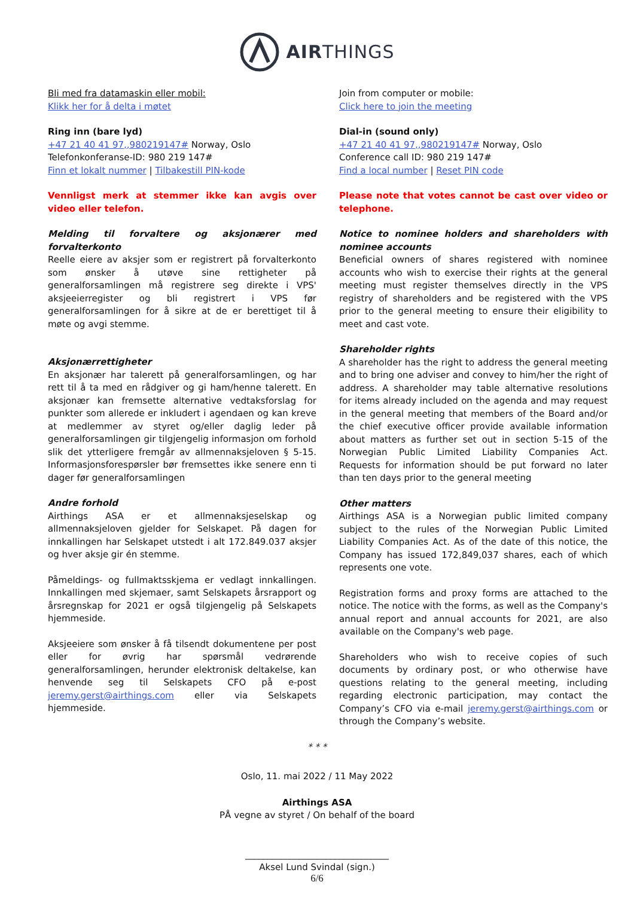AIRTHINGS
Bli med fra datamaskin eller mobil:
Klikk her for å delta i møtet
Ring inn (bare lyd)
+47 21 40 41 97,,980219147# Norway, Oslo
Telefonkonferanse-ID: 980 219 147#
Finn et lokalt nummer | Tilbakestill PIN-kode
Vennligst merk at stemmer ikke kan avgis over video eller telefon.
Melding til forvaltere og aksjonærer med forvalterkonto
Reelle eiere av aksjer som er registrert på forvalterkonto som ønsker å utøve sine rettigheter på generalforsamlingen må registrere seg direkte i VPS' aksjeeierregister og bli registrert i VPS før generalforsamlingen for å sikre at de er berettiget til å møte og avgi stemme.
Aksjonærrettigheter
En aksjonær har talerett på generalforsamlingen, og har rett til å ta med en rådgiver og gi ham/henne talerett. En aksjonær kan fremsette alternative vedtaksforslag for punkter som allerede er inkludert i agendaen og kan kreve at medlemmer av styret og/eller daglig leder på generalforsamlingen gir tilgjengelig informasjon om forhold slik det ytterligere fremgår av allmennaksjeloven § 5-15. Informasjonsforespørsler bør fremsettes ikke senere enn ti dager før generalforsamlingen
Andre forhold
Airthings ASA er et allmennaksjeselskap og allmennaksjeloven gjelder for Selskapet. På dagen for innkallingen har Selskapet utstedt i alt 172.849.037 aksjer og hver aksje gir én stemme.
Påmeldings- og fullmaktsskjema er vedlagt innkallingen. Innkallingen med skjemaer, samt Selskapets årsrapport og årsregnskap for 2021 er også tilgjengelig på Selskapets hjemmeside.
Aksjeeiere som ønsker å få tilsendt dokumentene per post eller for øvrig har spørsmål vedrørende generalforsamlingen, herunder elektronisk deltakelse, kan henvende seg til Selskapets CFO på e-post jeremy.gerst@airthings.com eller via Selskapets hjemmeside.
Join from computer or mobile:
Click here to join the meeting
Dial-in (sound only)
+47 21 40 41 97,,980219147# Norway, Oslo
Conference call ID: 980 219 147#
Find a local number | Reset PIN code
Please note that votes cannot be cast over video or telephone.
Notice to nominee holders and shareholders with nominee accounts
Beneficial owners of shares registered with nominee accounts who wish to exercise their rights at the general meeting must register themselves directly in the VPS registry of shareholders and be registered with the VPS prior to the general meeting to ensure their eligibility to meet and cast vote.
Shareholder rights
A shareholder has the right to address the general meeting and to bring one adviser and convey to him/her the right of address. A shareholder may table alternative resolutions for items already included on the agenda and may request in the general meeting that members of the Board and/or the chief executive officer provide available information about matters as further set out in section 5-15 of the Norwegian Public Limited Liability Companies Act. Requests for information should be put forward no later than ten days prior to the general meeting
Other matters
Airthings ASA is a Norwegian public limited company subject to the rules of the Norwegian Public Limited Liability Companies Act. As of the date of this notice, the Company has issued 172,849,037 shares, each of which represents one vote.
Registration forms and proxy forms are attached to the notice. The notice with the forms, as well as the Company's annual report and annual accounts for 2021, are also available on the Company's web page.
Shareholders who wish to receive copies of such documents by ordinary post, or who otherwise have questions relating to the general meeting, including regarding electronic participation, may contact the Company’s CFO via e-mail jeremy.gerst@airthings.com or through the Company’s website.
* * *
Oslo, 11. mai 2022 / 11 May 2022
Airthings ASA
PÅ vegne av styret / On behalf of the board
________________________________
Aksel Lund Svindal (sign.)
6/6